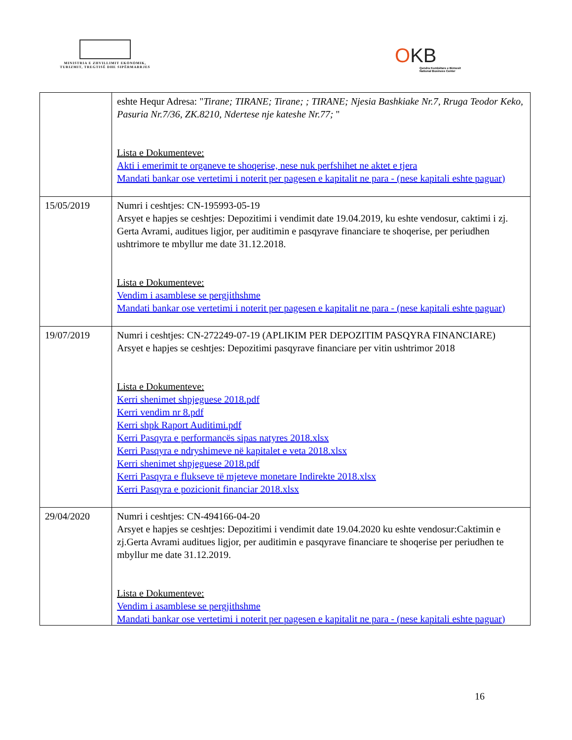MINISTRIA E ZHVILLIMIT EKONOMIK, TURIZMIT, TREGTISË DHE SIPËRMARRJES
OKB
Qendra Kombëtare e Biznesit
National Business Center
| | eshte Hequr Adresa: " Tirane; TIRANE; Tirane; ; TIRANE; Njesia Bashkiake Nr.7, Rruga Teodor Keko, Pasuria Nr.7/36, ZK.8210, Ndertese nje kateshe Nr.77; " Lista e Dokumenteve: Akti i emerimit te organeve te shoqerise, nese nuk perfshihet ne aktet e tjera Mandati bankar ose vertetimi i noterit per pagesen e kapitalit ne para - (nese kapitali eshte paguar) |
| 15/05/2019 | Numri i ceshtjes: CN-195993-05-19 Arsyet e hapjes se ceshtjes: Depozitimi i vendimit date 19.04.2019, ku eshte vendosur, caktimi i zj. Gerta Avrami, auditues ligjor, per auditimin e pasqyrave financiare te shoqerise, per periudhen ushtrimore te mbyllur me date 31.12.2018. Lista e Dokumenteve: Vendim i asamblese se pergjithshme Mandati bankar ose vertetimi i noterit per pagesen e kapitalit ne para - (nese kapitali eshte paguar) |
| 19/07/2019 | Numri i ceshtjes: CN-272249-07-19 (APLIKIM PER DEPOZITIM PASQYRA FINANCIARE) Arsyet e hapjes se ceshtjes: Depozitimi pasqyrave financiare per vitin ushtrimor 2018 Lista e Dokumenteve: Kerri shenimet shpjeguese 2018.pdf Kerri vendim nr 8.pdf Kerri shpk Raport Auditimi.pdf Kerri Pasqyra e performancës sipas natyres 2018.xlsx Kerri Pasqyra e ndryshimeve në kapitalet e veta 2018.xlsx Kerri shenimet shpjeguese 2018.pdf Kerri Pasqyra e flukseve të mjeteve monetare Indirekte 2018.xlsx Kerri Pasqyra e pozicionit financiar 2018.xlsx |
| 29/04/2020 | Numri i ceshtjes: CN-494166-04-20 Arsyet e hapjes se ceshtjes: Depozitimi i vendimit date 19.04.2020 ku eshte vendosur:Caktimin e zj.Gerta Avrami auditues ligjor, per auditimin e pasqyrave financiare te shoqerise per periudhen te mbyllur me date 31.12.2019. Lista e Dokumenteve: Vendim i asamblese se pergjithshme Mandati bankar ose vertetimi i noterit per pagesen e kapitalit ne para - (nese kapitali eshte paguar) |
16